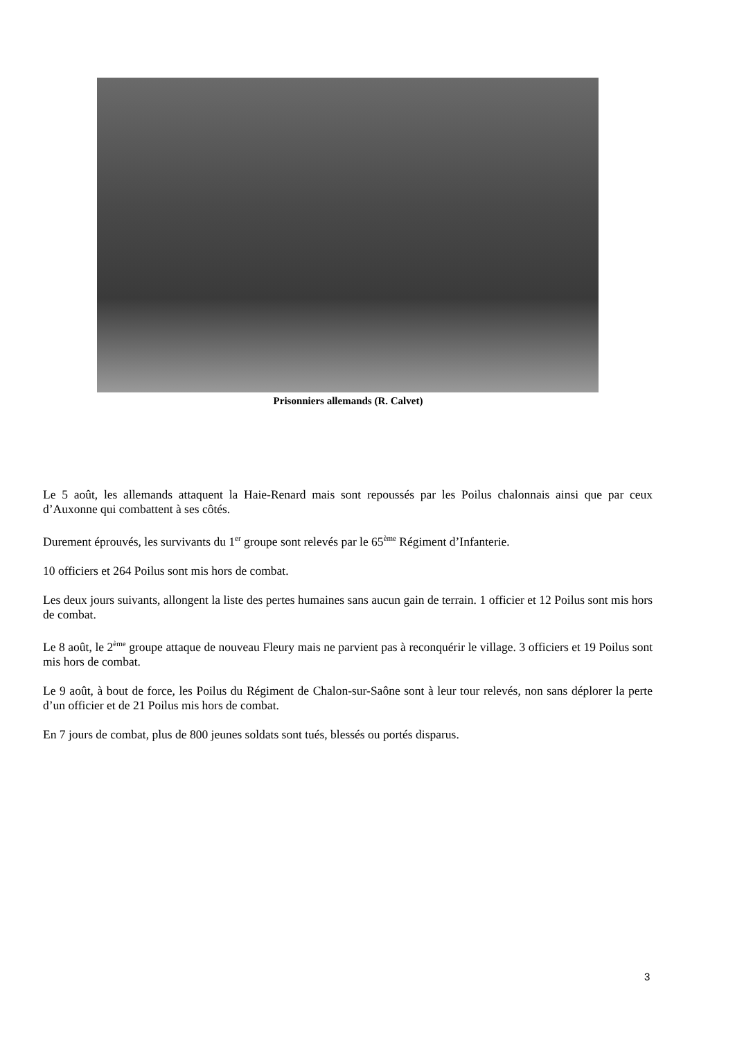Prisonniers allemands (R. Calvet)
Le 5 août, les allemands attaquent la Haie-Renard mais sont repoussés par les Poilus chalonnais ainsi que par ceux d’Auxonne qui combattent à ses côtés.
Durement éprouvés, les survivants du 1<sup>er</sup> groupe sont relevés par le 65<sup>ème</sup> Régiment d’Infanterie.
10 officiers et 264 Poilus sont mis hors de combat.
Les deux jours suivants, allongent la liste des pertes humaines sans aucun gain de terrain. 1 officier et 12 Poilus sont mis hors de combat.
Le 8 août, le 2<sup>ème</sup> groupe attaque de nouveau Fleury mais ne parvient pas à reconquérir le village. 3 officiers et 19 Poilus sont mis hors de combat.
Le 9 août, à bout de force, les Poilus du Régiment de Chalon-sur-Saône sont à leur tour relevés, non sans déplorer la perte d’un officier et de 21 Poilus mis hors de combat.
En 7 jours de combat, plus de 800 jeunes soldats sont tués, blessés ou portés disparus.
3